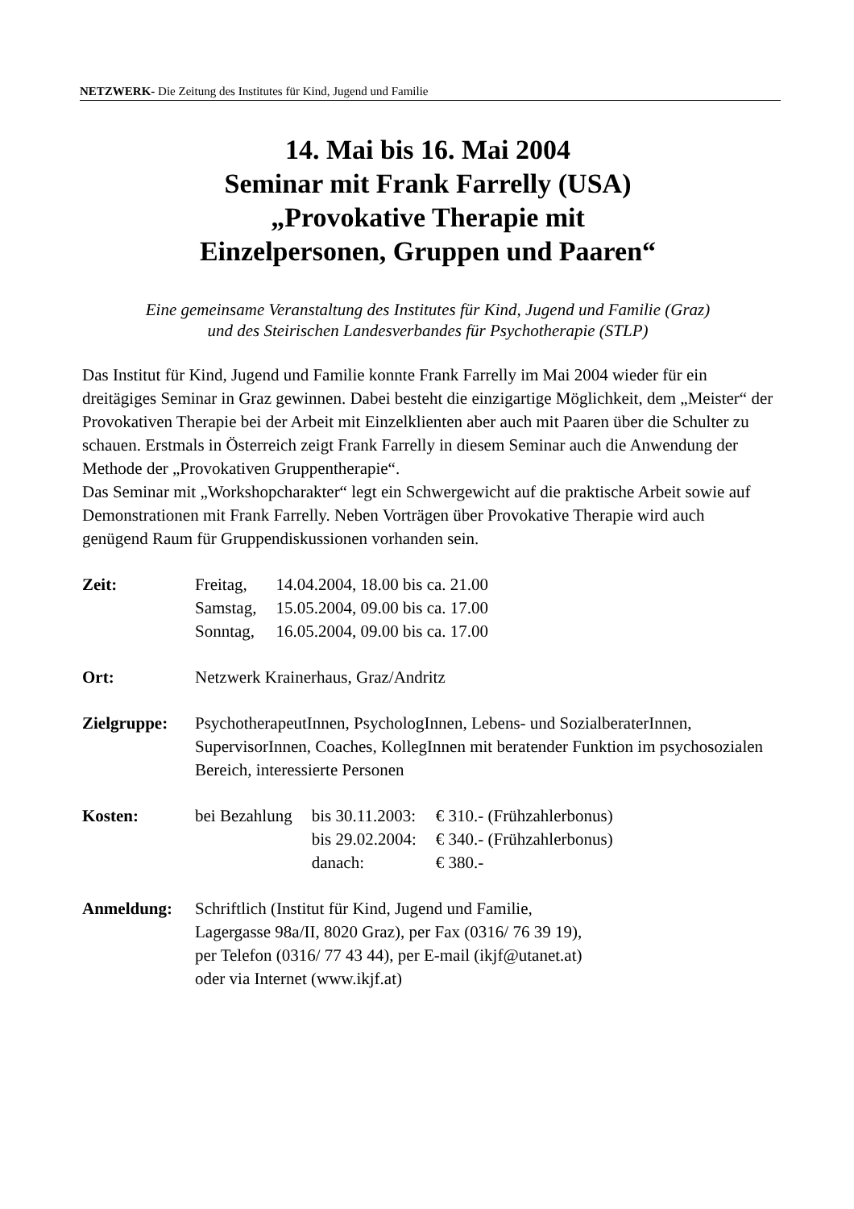NETZWERK- Die Zeitung des Institutes für Kind, Jugend und Familie
14. Mai bis 16. Mai 2004
Seminar mit Frank Farrelly (USA)
„Provokative Therapie mit
Einzelpersonen, Gruppen und Paaren“
Eine gemeinsame Veranstaltung des Institutes für Kind, Jugend und Familie (Graz)
und des Steirischen Landesverbandes für Psychotherapie (STLP)
Das Institut für Kind, Jugend und Familie konnte Frank Farrelly im Mai 2004 wieder für ein dreitägiges Seminar in Graz gewinnen. Dabei besteht die einzigartige Möglichkeit, dem „Meister“ der Provokativen Therapie bei der Arbeit mit Einzelklienten aber auch mit Paaren über die Schulter zu schauen. Erstmals in Österreich zeigt Frank Farrelly in diesem Seminar auch die Anwendung der Methode der „Provokativen Gruppentherapie“.
Das Seminar mit „Workshopcharakter“ legt ein Schwergewicht auf die praktische Arbeit sowie auf Demonstrationen mit Frank Farrelly. Neben Vorträgen über Provokative Therapie wird auch genügend Raum für Gruppendiskussionen vorhanden sein.
Zeit:
| Freitag, | 14.04.2004, 18.00 bis ca. 21.00 |
| Samstag, | 15.05.2004, 09.00 bis ca. 17.00 |
| Sonntag, | 16.05.2004, 09.00 bis ca. 17.00 |
Ort: Netzwerk Krainerhaus, Graz/Andritz
Zielgruppe: PsychotherapeutInnen, PsychologInnen, Lebens- und SozialberaterInnen, SupervisorInnen, Coaches, KollegInnen mit beratender Funktion im psychosozialen Bereich, interessierte Personen
Kosten:
| bei Bezahlung | bis 30.11.2003: | € 310.- (Frühzahlerbonus) |
| | bis 29.02.2004: | € 340.- (Frühzahlerbonus) |
| | danach: | € 380.- |
Anmeldung: Schriftlich (Institut für Kind, Jugend und Familie,
Lagergasse 98a/II, 8020 Graz), per Fax (0316/ 76 39 19),
per Telefon (0316/ 77 43 44), per E-mail (ikjf@utanet.at)
oder via Internet (www.ikjf.at)